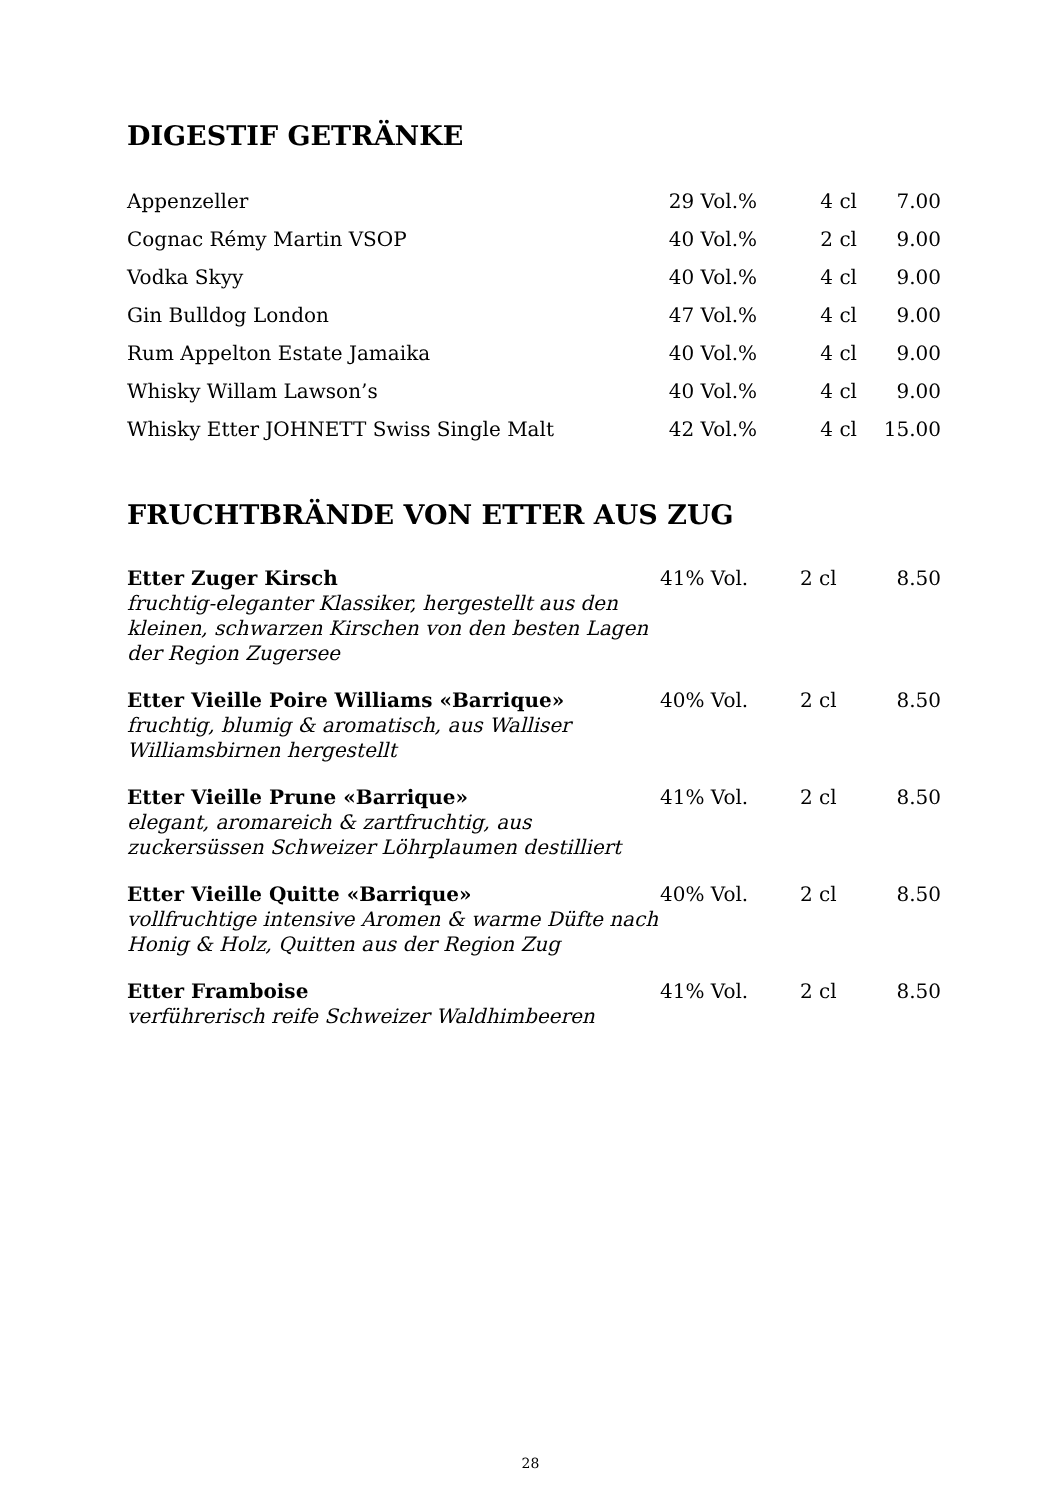DIGESTIF GETRÄNKE
| Appenzeller | 29 Vol.% | 4 cl | 7.00 |
| Cognac Rémy Martin VSOP | 40 Vol.% | 2 cl | 9.00 |
| Vodka Skyy | 40 Vol.% | 4 cl | 9.00 |
| Gin Bulldog London | 47 Vol.% | 4 cl | 9.00 |
| Rum Appelton Estate Jamaika | 40 Vol.% | 4 cl | 9.00 |
| Whisky Willam Lawson’s | 40 Vol.% | 4 cl | 9.00 |
| Whisky Etter JOHNETT Swiss Single Malt | 42 Vol.% | 4 cl | 15.00 |
FRUCHTBRÄNDE VON ETTER AUS ZUG
| Etter Zuger Kirsch fruchtig-eleganter Klassiker, hergestellt aus den kleinen, schwarzen Kirschen von den besten Lagen der Region Zugersee | 41% Vol. | 2 cl | 8.50 |
| Etter Vieille Poire Williams «Barrique» fruchtig, blumig & aromatisch, aus Walliser Williamsbirnen hergestellt | 40% Vol. | 2 cl | 8.50 |
| Etter Vieille Prune «Barrique» elegant, aromareich & zartfruchtig, aus zuckersüssen Schweizer Löhrplaumen destilliert | 41% Vol. | 2 cl | 8.50 |
| Etter Vieille Quitte «Barrique» vollfruchtige intensive Aromen & warme Düfte nach Honig & Holz, Quitten aus der Region Zug | 40% Vol. | 2 cl | 8.50 |
| Etter Framboise verführerisch reife Schweizer Waldhimbeeren | 41% Vol. | 2 cl | 8.50 |
28